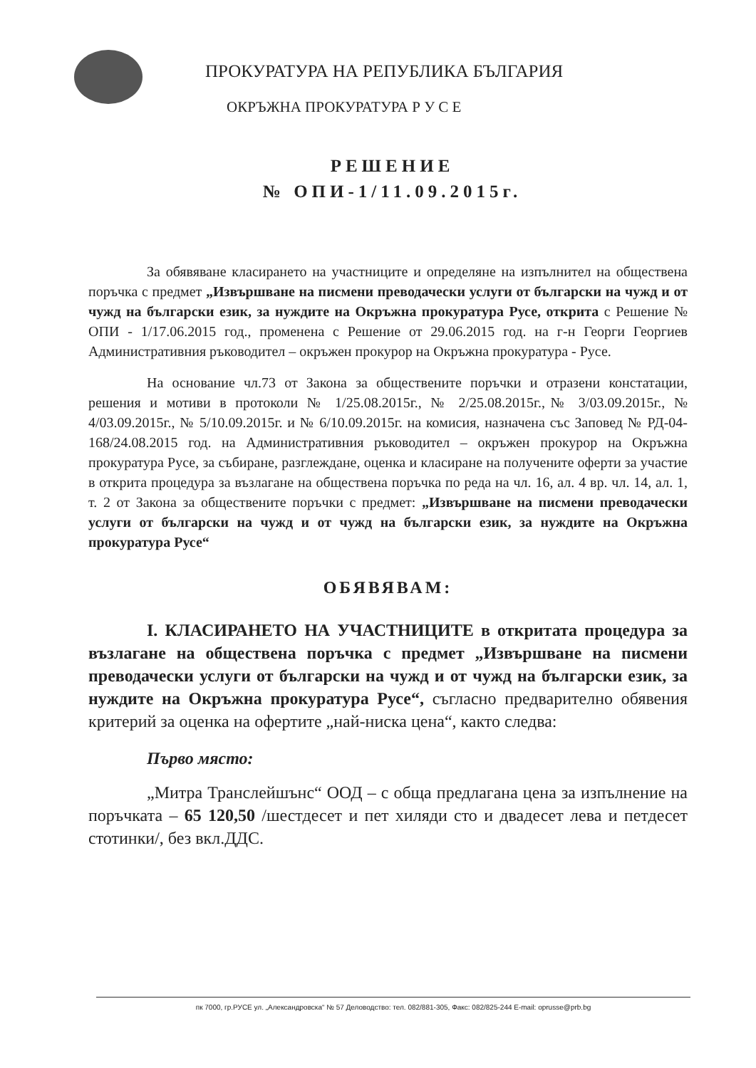ПРОКУРАТУРА НА РЕПУБЛИКА БЪЛГАРИЯ
ОКРЪЖНА ПРОКУРАТУРА Р У С Е
РЕШЕНИЕ
№ ОПИ-1/11.09.2015г.
За обявяване класирането на участниците и определяне на изпълнител на обществена поръчка с предмет „Извършване на писмени преводачески услуги от български на чужд и от чужд на български език, за нуждите на Окръжна прокуратура Русе, открита с Решение № ОПИ - 1/17.06.2015 год., променена с Решение от 29.06.2015 год. на г-н Георги Георгиев Административния ръководител – окръжен прокурор на Окръжна прокуратура - Русе.
На основание чл.73 от Закона за обществените поръчки и отразени констатации, решения и мотиви в протоколи № 1/25.08.2015г., № 2/25.08.2015г.,№ 3/03.09.2015г., № 4/03.09.2015г., № 5/10.09.2015г. и № 6/10.09.2015г. на комисия, назначена със Заповед № РД-04-168/24.08.2015 год. на Административния ръководител – окръжен прокурор на Окръжна прокуратура Русе, за събиране, разглеждане, оценка и класиране на получените оферти за участие в открита процедура за възлагане на обществена поръчка по реда на чл. 16, ал. 4 вр. чл. 14, ал. 1, т. 2 от Закона за обществените поръчки с предмет: „Извършване на писмени преводачески услуги от български на чужд и от чужд на български език, за нуждите на Окръжна прокуратура Русе“
ОБЯВЯВАМ:
I. КЛАСИРАНЕТО НА УЧАСТНИЦИТЕ в откритата процедура за възлагане на обществена поръчка с предмет „Извършване на писмени преводачески услуги от български на чужд и от чужд на български език, за нуждите на Окръжна прокуратура Русе“, съгласно предварително обявения критерий за оценка на офертите „най-ниска цена“, както следва:
Първо място:
„Митра Транслейшънс“ ООД – с обща предлагана цена за изпълнение на поръчката – 65 120,50 /шестдесет и пет хиляди сто и двадесет лева и петдесет стотинки/, без вкл.ДДС.
пк 7000, гр.РУСЕ ул. „Александровска“ № 57 Деловодство: тел. 082/881-305, Факс: 082/825-244 E-mail: oprusse@prb.bg